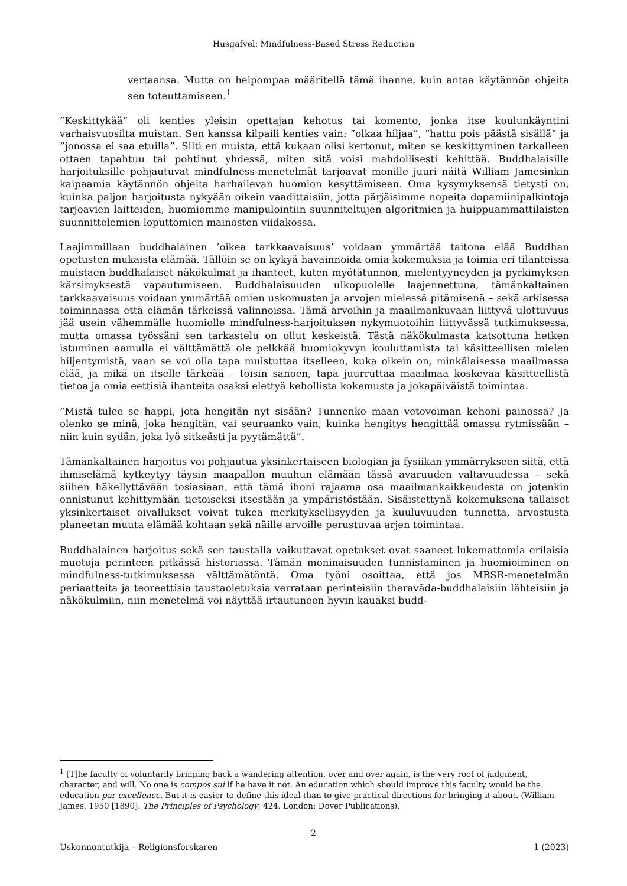Husgafvel: Mindfulness-Based Stress Reduction
vertaansa. Mutta on helpompaa määritellä tämä ihanne, kuin antaa käytännön ohjeita sen toteuttamiseen.<sup>1</sup>
”Keskittykää” oli kenties yleisin opettajan kehotus tai komento, jonka itse koulunkäyntini varhaisvuosilta muistan. Sen kanssa kilpaili kenties vain: ”olkaa hiljaa”, ”hattu pois päästä sisällä” ja ”jonossa ei saa etuilla”. Silti en muista, että kukaan olisi kertonut, miten se keskittyminen tarkalleen ottaen tapahtuu tai pohtinut yhdessä, miten sitä voisi mahdollisesti kehittää. Buddhalaisille harjoituksille pohjautuvat mindfulness-menetelmät tarjoavat monille juuri näitä William Jamesinkin kaipaamia käytännön ohjeita harhailevan huomion kesyttämiseen. Oma kysymyksensä tietysti on, kuinka paljon harjoitusta nykyään oikein vaadittaisiin, jotta pärjäisimme nopeita dopamiinipalkintoja tarjoavien laitteiden, huomiomme manipulointiin suunniteltujen algoritmien ja huippuammattilaisten suunnittelemien loputtomien mainosten viidakossa.
Laajimmillaan buddhalainen ’oikea tarkkaavaisuus’ voidaan ymmärtää taitona elää Buddhan opetusten mukaista elämää. Tällöin se on kykyä havainnoida omia kokemuksia ja toimia eri tilanteissa muistaen buddhalaiset näkökulmat ja ihanteet, kuten myötätunnon, mielentyyneyden ja pyrkimyksen kärsimyksestä vapautumiseen. Buddhalaisuuden ulkopuolelle laajennettuna, tämänkaltainen tarkkaavaisuus voidaan ymmärtää omien uskomusten ja arvojen mielessä pitämisenä – sekä arkisessa toiminnassa että elämän tärkeissä valinnoissa. Tämä arvoihin ja maailmankuvaan liittyvä ulottuvuus jää usein vähemmälle huomiolle mindfulness-harjoituksen nykymuotoihin liittyvässä tutkimuksessa, mutta omassa työssäni sen tarkastelu on ollut keskeistä. Tästä näkökulmasta katsottuna hetken istuminen aamulla ei välttämättä ole pelkkää huomiokyvyn kouluttamista tai käsitteellisen mielen hiljentymistä, vaan se voi olla tapa muistuttaa itselleen, kuka oikein on, minkälaisessa maailmassa elää, ja mikä on itselle tärkeää – toisin sanoen, tapa juurruttaa maailmaa koskevaa käsitteellistä tietoa ja omia eettisiä ihanteita osaksi elettyä kehollista kokemusta ja jokapäiväistä toimintaa.
”Mistä tulee se happi, jota hengitän nyt sisään? Tunnenko maan vetovoiman kehoni painossa? Ja olenko se minä, joka hengitän, vai seuraanko vain, kuinka hengitys hengittää omassa rytmissään – niin kuin sydän, joka lyö sitkeästi ja pyytämättä”.
Tämänkaltainen harjoitus voi pohjautua yksinkertaiseen biologian ja fysiikan ymmärrykseen siitä, että ihmiselämä kytkeytyy täysin maapallon muuhun elämään tässä avaruuden valtavuudessa – sekä siihen häkellyttävään tosiasiaan, että tämä ihoni rajaama osa maailmankaikkeudesta on jotenkin onnistunut kehittymään tietoiseksi itsestään ja ympäristöstään. Sisäistettynä kokemuksena tällaiset yksinkertaiset oivallukset voivat tukea merkityksellisyyden ja kuuluvuuden tunnetta, arvostusta planeetan muuta elämää kohtaan sekä näille arvoille perustuvaa arjen toimintaa.
Buddhalainen harjoitus sekä sen taustalla vaikuttavat opetukset ovat saaneet lukemattomia erilaisia muotoja perinteen pitkässä historiassa. Tämän moninaisuuden tunnistaminen ja huomioiminen on mindfulness-tutkimuksessa välttämätöntä. Oma työni osoittaa, että jos MBSR-menetelmän periaatteita ja teoreettisia taustaoletuksia verrataan perinteisiin theravāda-buddhalaisiin lähteisiin ja näkökulmiin, niin menetelmä voi näyttää irtautuneen hyvin kauaksi budd-
<sup>1</sup> [T]he faculty of voluntarily bringing back a wandering attention, over and over again, is the very root of judgment, character, and will. No one is compos sui if he have it not. An education which should improve this faculty would be the education par excellence. But it is easier to define this ideal than to give practical directions for bringing it about. (William James. 1950 [1890]. The Principles of Psychology, 424. London: Dover Publications).
2
Uskonnontutkija – Religionsforskaren 1 (2023)